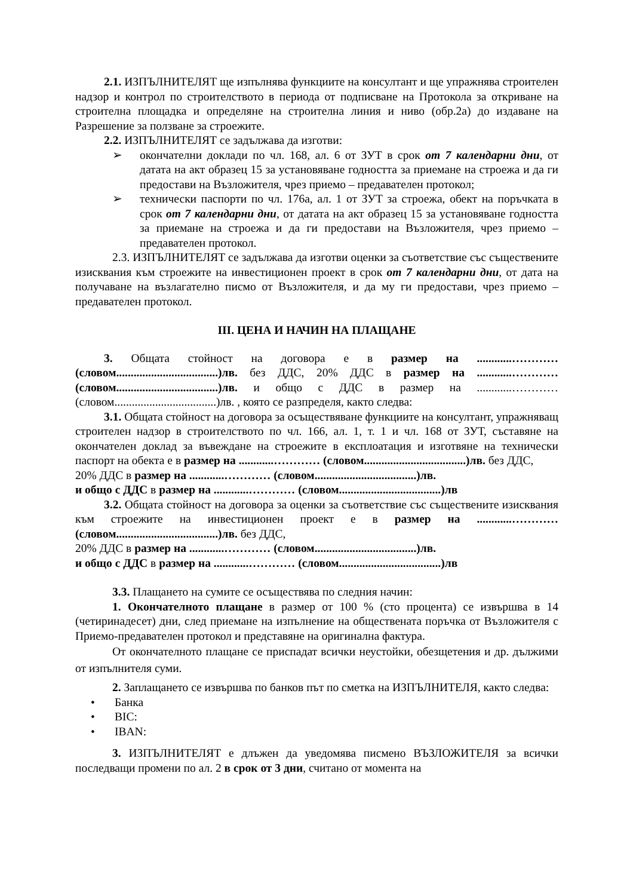2.1. ИЗПЪЛНИТЕЛЯТ ще изпълнява функциите на консултант и ще упражнява строителен надзор и контрол по строителството в периода от подписване на Протокола за откриване на строителна площадка и определяне на строителна линия и ниво (обр.2а) до издаване на Разрешение за ползване за строежите.
2.2. ИЗПЪЛНИТЕЛЯТ се задължава да изготви:
➢ окончателни доклади по чл. 168, ал. 6 от ЗУТ в срок от 7 календарни дни, от датата на акт образец 15 за установяване годността за приемане на строежа и да ги предостави на Възложителя, чрез приемо – предавателен протокол;
➢ технически паспорти по чл. 176а, ал. 1 от ЗУТ за строежа, обект на поръчката в срок от 7 календарни дни, от датата на акт образец 15 за установяване годността за приемане на строежа и да ги предостави на Възложителя, чрез приемо – предавателен протокол.
2.3. ИЗПЪЛНИТЕЛЯТ се задължава да изготви оценки за съответствие със съществените изисквания към строежите на инвестиционен проект в срок от 7 календарни дни, от дата на получаване на възлагателно писмо от Възложителя, и да му ги предостави, чрез приемо – предавателен протокол.
III. ЦЕНА И НАЧИН НА ПЛАЩАНЕ
3. Общата стойност на договора е в размер на ............………… (словом...................................)лв. без ДДС, 20% ДДС в размер на ............………… (словом...................................)лв. и общо с ДДС в размер на ............………… (словом...................................)лв. , която се разпределя, както следва:
3.1. Общата стойност на договора за осъществяване функциите на консултант, упражняващ строителен надзор в строителството по чл. 166, ал. 1, т. 1 и чл. 168 от ЗУТ, съставяне на окончателен доклад за въвеждане на строежите в експлоатация и изготвяне на технически паспорт на обекта е в размер на ............………… (словом...................................)лв. без ДДС,
20% ДДС в размер на ............………… (словом...................................)лв.
и общо с ДДС в размер на ............………… (словом...................................)лв
3.2. Общата стойност на договора за оценки за съответствие със съществените изисквания към строежите на инвестиционен проект е в размер на ............………… (словом...................................)лв. без ДДС,
20% ДДС в размер на ............………… (словом...................................)лв.
и общо с ДДС в размер на ............………… (словом...................................)лв
3.3. Плащането на сумите се осъществява по следния начин:
1. Окончателното плащане в размер от 100 % (сто процента) се извършва в 14 (четиринадесет) дни, след приемане на изпълнение на обществената поръчка от Възложителя с Приемо-предавателен протокол и представяне на оригинална фактура.
От окончателното плащане се приспадат всички неустойки, обезщетения и др. дължими от изпълнителя суми.
2. Заплащането се извършва по банков път по сметка на ИЗПЪЛНИТЕЛЯ, както следва:
• Банка
• BIC:
• IBAN:
3. ИЗПЪЛНИТЕЛЯТ е длъжен да уведомява писмено ВЪЗЛОЖИТЕЛЯ за всички последващи промени по ал. 2 в срок от 3 дни, считано от момента на